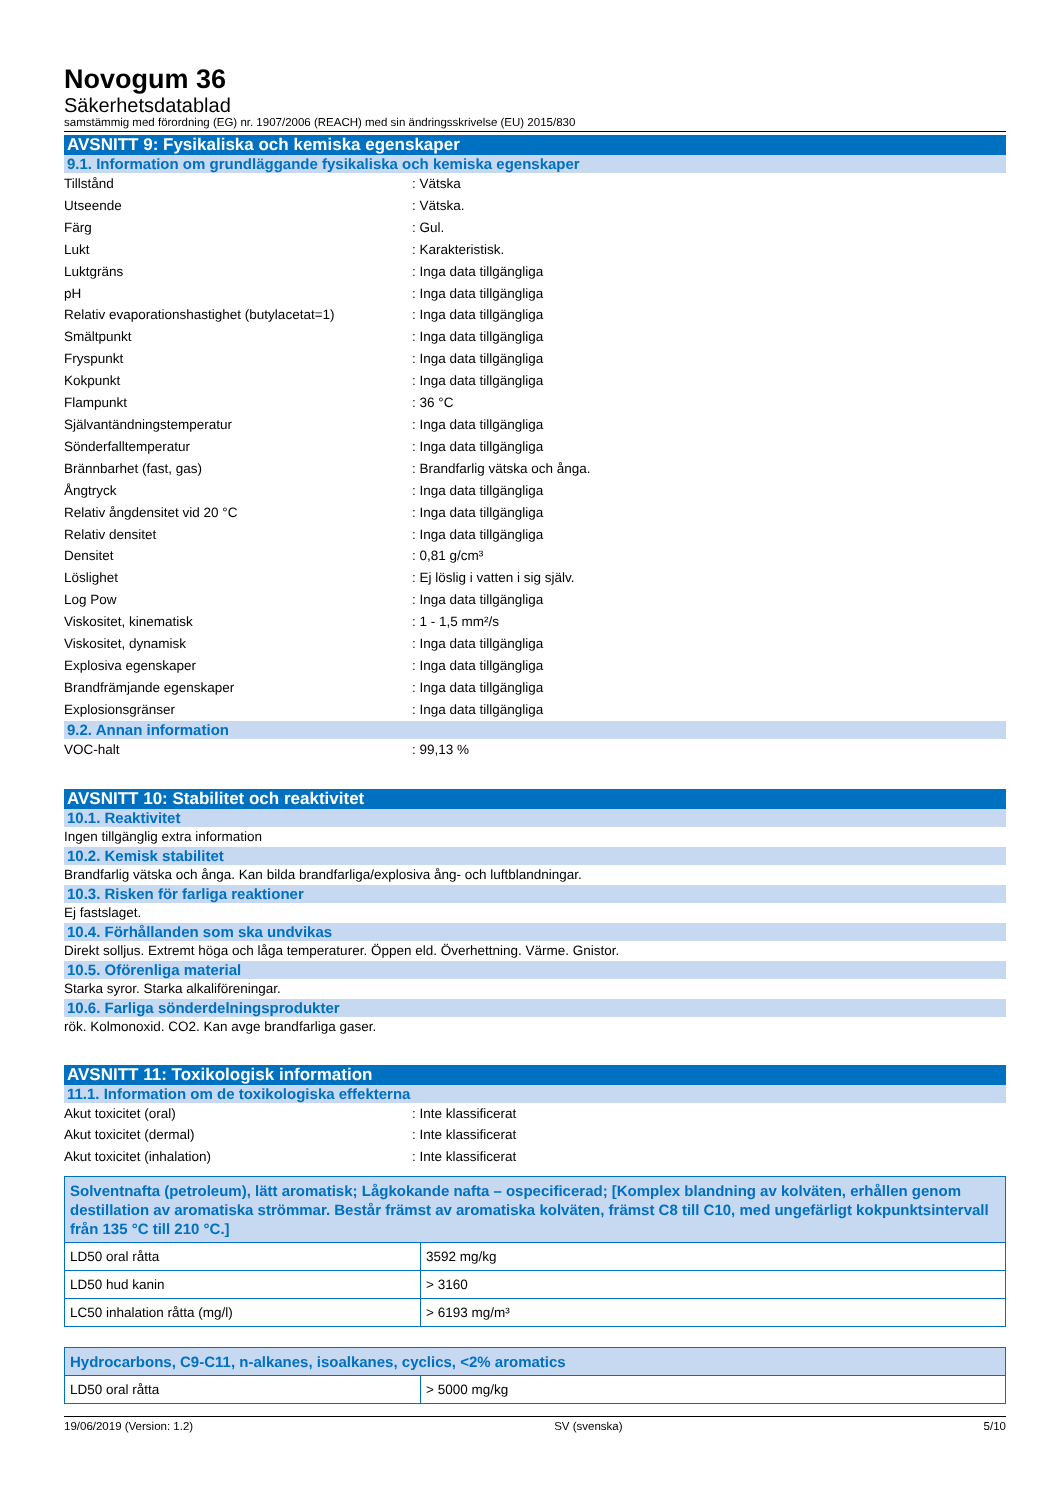Novogum 36
Säkerhetsdatablad
samstämmig med förordning (EG) nr. 1907/2006 (REACH) med sin ändringsskrivelse (EU) 2015/830
AVSNITT 9: Fysikaliska och kemiska egenskaper
9.1. Information om grundläggande fysikaliska och kemiska egenskaper
Tillstånd: Vätska
Utseende: Vätska.
Färg: Gul.
Lukt: Karakteristisk.
Luktgräns: Inga data tillgängliga
pH: Inga data tillgängliga
Relativ evaporationshastighet (butylacetat=1): Inga data tillgängliga
Smältpunkt: Inga data tillgängliga
Fryspunkt: Inga data tillgängliga
Kokpunkt: Inga data tillgängliga
Flampunkt: 36 °C
Självantändningstemperatur: Inga data tillgängliga
Sönderfalltemperatur: Inga data tillgängliga
Brännbarhet (fast, gas): Brandfarlig vätska och ånga.
Ångtryck: Inga data tillgängliga
Relativ ångdensitet vid 20 °C: Inga data tillgängliga
Relativ densitet: Inga data tillgängliga
Densitet: 0,81 g/cm³
Löslighet: Ej löslig i vatten i sig själv.
Log Pow: Inga data tillgängliga
Viskositet, kinematisk: 1 - 1,5 mm²/s
Viskositet, dynamisk: Inga data tillgängliga
Explosiva egenskaper: Inga data tillgängliga
Brandfrämjande egenskaper: Inga data tillgängliga
Explosionsgränser: Inga data tillgängliga
9.2. Annan information
VOC-halt: 99,13 %
AVSNITT 10: Stabilitet och reaktivitet
10.1. Reaktivitet
Ingen tillgänglig extra information
10.2. Kemisk stabilitet
Brandfarlig vätska och ånga. Kan bilda brandfarliga/explosiva ång- och luftblandningar.
10.3. Risken för farliga reaktioner
Ej fastslaget.
10.4. Förhållanden som ska undvikas
Direkt solljus. Extremt höga och låga temperaturer. Öppen eld. Överhettning. Värme. Gnistor.
10.5. Oförenliga material
Starka syror. Starka alkaliföreningar.
10.6. Farliga sönderdelningsprodukter
rök. Kolmonoxid. CO2. Kan avge brandfarliga gaser.
AVSNITT 11: Toxikologisk information
11.1. Information om de toxikologiska effekterna
Akut toxicitet (oral): Inte klassificerat
Akut toxicitet (dermal): Inte klassificerat
Akut toxicitet (inhalation): Inte klassificerat
| Solventnafta (petroleum), lätt aromatisk; Lågkokande nafta – ospecificerad; [Komplex blandning av kolväten, erhållen genom destillation av aromatiska strömmar. Består främst av aromatiska kolväten, främst C8 till C10, med ungefärligt kokpunktsintervall från 135 °C till 210 °C.] | |
| --- | --- |
| LD50 oral råtta | 3592 mg/kg |
| LD50 hud kanin | > 3160 |
| LC50 inhalation råtta (mg/l) | > 6193 mg/m³ |
| Hydrocarbons, C9-C11, n-alkanes, isoalkanes, cyclics, <2% aromatics | |
| --- | --- |
| LD50 oral råtta | > 5000 mg/kg |
19/06/2019 (Version: 1.2) SV (svenska) 5/10